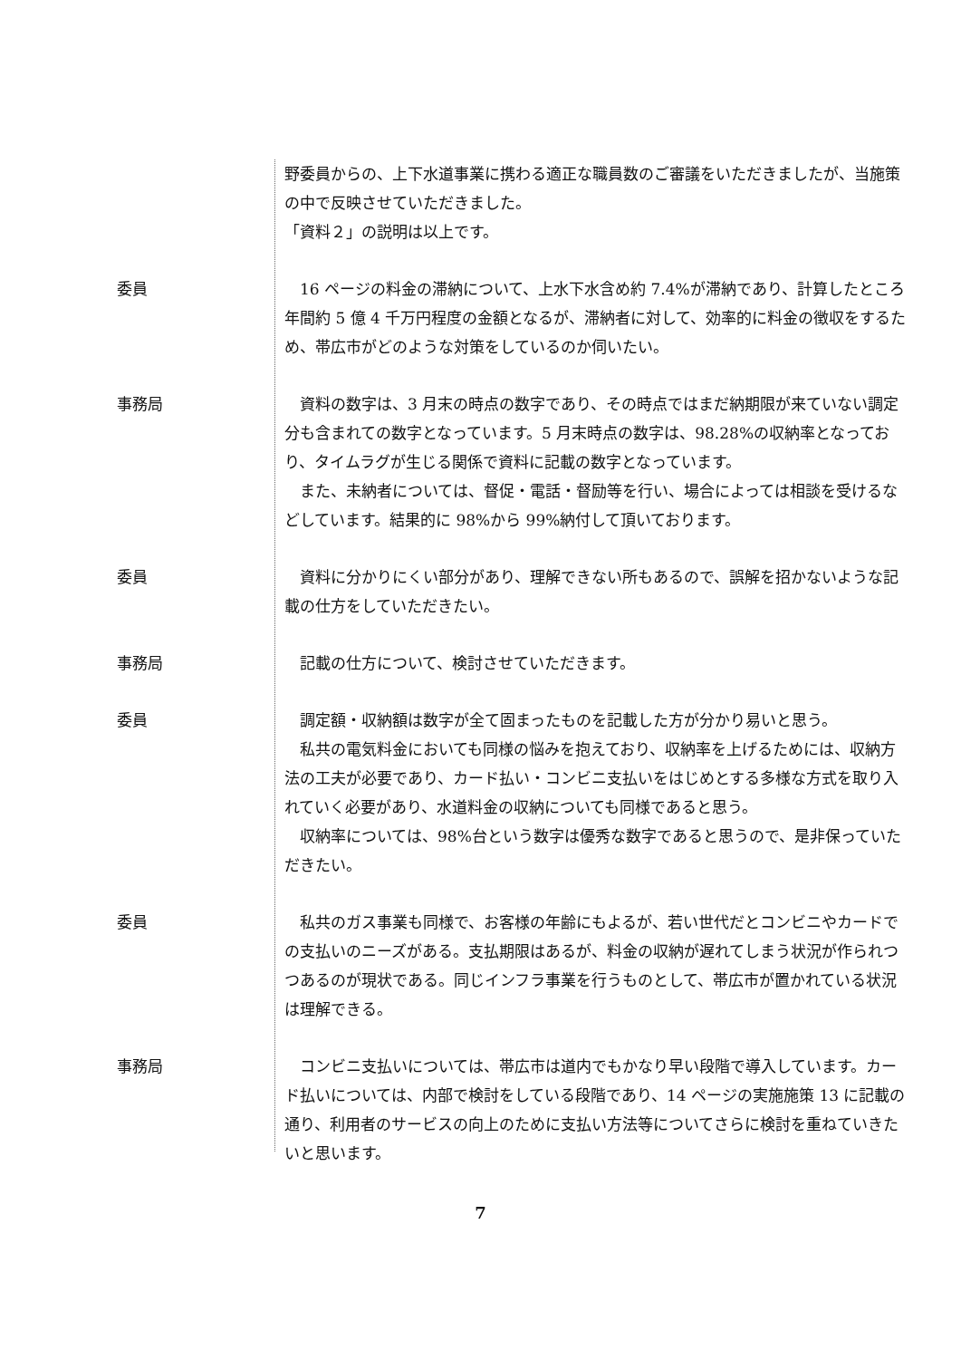野委員からの、上下水道事業に携わる適正な職員数のご審議をいただきましたが、当施策の中で反映させていただきました。
「資料２」の説明は以上です。
委員 　16 ページの料金の滞納について、上水下水含め約 7.4%が滞納であり、計算したところ年間約 5 億 4 千万円程度の金額となるが、滞納者に対して、効率的に料金の徴収をするため、帯広市がどのような対策をしているのか伺いたい。
事務局 　資料の数字は、3 月末の時点の数字であり、その時点ではまだ納期限が来ていない調定分も含まれての数字となっています。5 月末時点の数字は、98.28%の収納率となっており、タイムラグが生じる関係で資料に記載の数字となっています。
　また、未納者については、督促・電話・督励等を行い、場合によっては相談を受けるなどしています。結果的に 98%から 99%納付して頂いております。
委員 　資料に分かりにくい部分があり、理解できない所もあるので、誤解を招かないような記載の仕方をしていただきたい。
事務局 　記載の仕方について、検討させていただきます。
委員 　調定額・収納額は数字が全て固まったものを記載した方が分かり易いと思う。
　私共の電気料金においても同様の悩みを抱えており、収納率を上げるためには、収納方法の工夫が必要であり、カード払い・コンビニ支払いをはじめとする多様な方式を取り入れていく必要があり、水道料金の収納についても同様であると思う。
　収納率については、98%台という数字は優秀な数字であると思うので、是非保っていただきたい。
委員 　私共のガス事業も同様で、お客様の年齢にもよるが、若い世代だとコンビニやカードでの支払いのニーズがある。支払期限はあるが、料金の収納が遅れてしまう状況が作られつつあるのが現状である。同じインフラ事業を行うものとして、帯広市が置かれている状況は理解できる。
事務局 　コンビニ支払いについては、帯広市は道内でもかなり早い段階で導入しています。カード払いについては、内部で検討をしている段階であり、14 ページの実施施策 13 に記載の通り、利用者のサービスの向上のために支払い方法等についてさらに検討を重ねていきたいと思います。
7